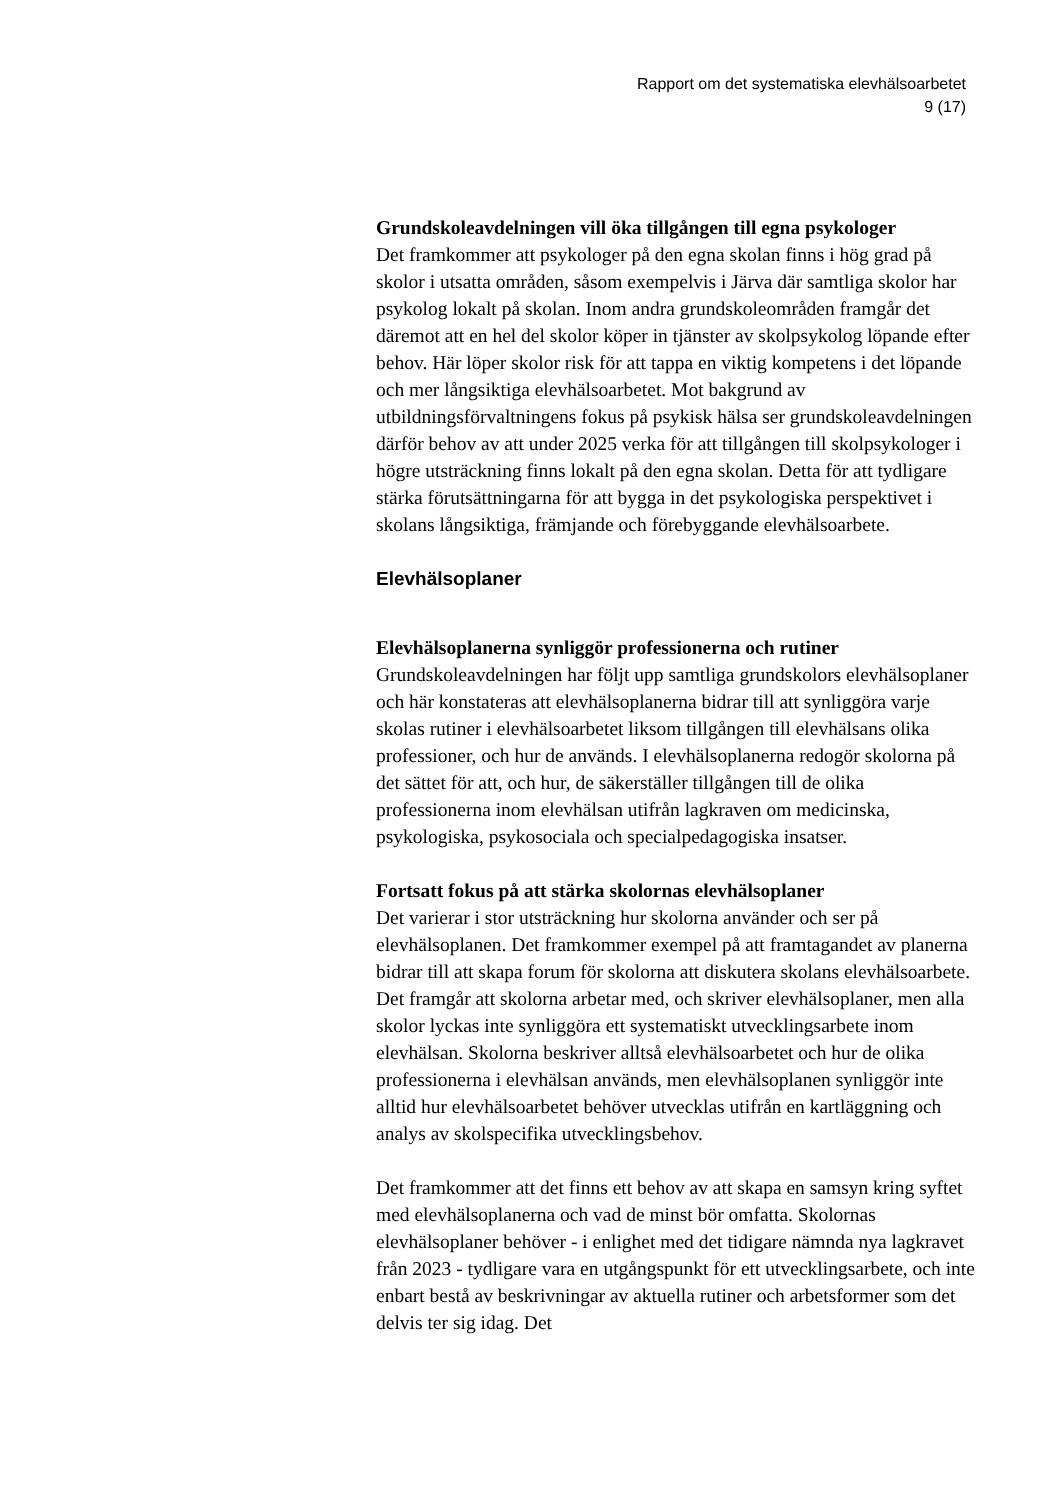Rapport om det systematiska elevhälsoarbetet
9 (17)
Grundskoleavdelningen vill öka tillgången till egna psykologer
Det framkommer att psykologer på den egna skolan finns i hög grad på skolor i utsatta områden, såsom exempelvis i Järva där samtliga skolor har psykolog lokalt på skolan. Inom andra grundskoleområden framgår det däremot att en hel del skolor köper in tjänster av skolpsykolog löpande efter behov. Här löper skolor risk för att tappa en viktig kompetens i det löpande och mer långsiktiga elevhälsoarbetet. Mot bakgrund av utbildningsförvaltningens fokus på psykisk hälsa ser grundskoleavdelningen därför behov av att under 2025 verka för att tillgången till skolpsykologer i högre utsträckning finns lokalt på den egna skolan. Detta för att tydligare stärka förutsättningarna för att bygga in det psykologiska perspektivet i skolans långsiktiga, främjande och förebyggande elevhälsoarbete.
Elevhälsoplaner
Elevhälsoplanerna synliggör professionerna och rutiner
Grundskoleavdelningen har följt upp samtliga grundskolors elevhälsoplaner och här konstateras att elevhälsoplanerna bidrar till att synliggöra varje skolas rutiner i elevhälsoarbetet liksom tillgången till elevhälsans olika professioner, och hur de används. I elevhälsoplanerna redogör skolorna på det sättet för att, och hur, de säkerställer tillgången till de olika professionerna inom elevhälsan utifrån lagkraven om medicinska, psykologiska, psykosociala och specialpedagogiska insatser.
Fortsatt fokus på att stärka skolornas elevhälsoplaner
Det varierar i stor utsträckning hur skolorna använder och ser på elevhälsoplanen. Det framkommer exempel på att framtagandet av planerna bidrar till att skapa forum för skolorna att diskutera skolans elevhälsoarbete. Det framgår att skolorna arbetar med, och skriver elevhälsoplaner, men alla skolor lyckas inte synliggöra ett systematiskt utvecklingsarbete inom elevhälsan. Skolorna beskriver alltså elevhälsoarbetet och hur de olika professionerna i elevhälsan används, men elevhälsoplanen synliggör inte alltid hur elevhälsoarbetet behöver utvecklas utifrån en kartläggning och analys av skolspecifika utvecklingsbehov.
Det framkommer att det finns ett behov av att skapa en samsyn kring syftet med elevhälsoplanerna och vad de minst bör omfatta. Skolornas elevhälsoplaner behöver - i enlighet med det tidigare nämnda nya lagkravet från 2023 - tydligare vara en utgångspunkt för ett utvecklingsarbete, och inte enbart bestå av beskrivningar av aktuella rutiner och arbetsformer som det delvis ter sig idag. Det